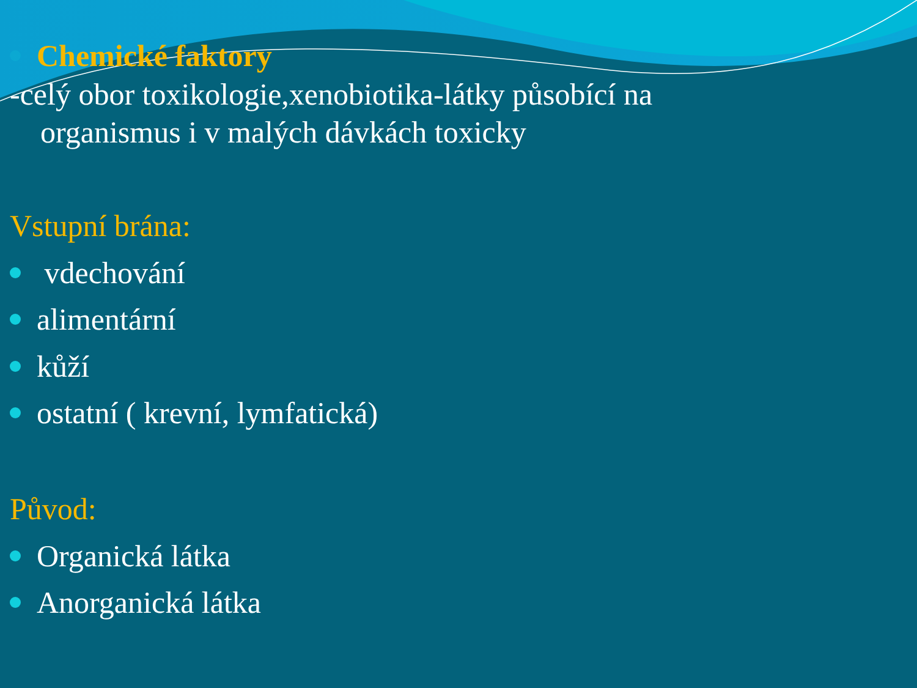Chemické faktory
-celý obor toxikologie,xenobiotika-látky působící na
organismus i v malých dávkách toxicky
Vstupní brána:
vdechování
alimentární
kůží
ostatní ( krevní, lymfatická)
Původ:
Organická látka
Anorganická látka